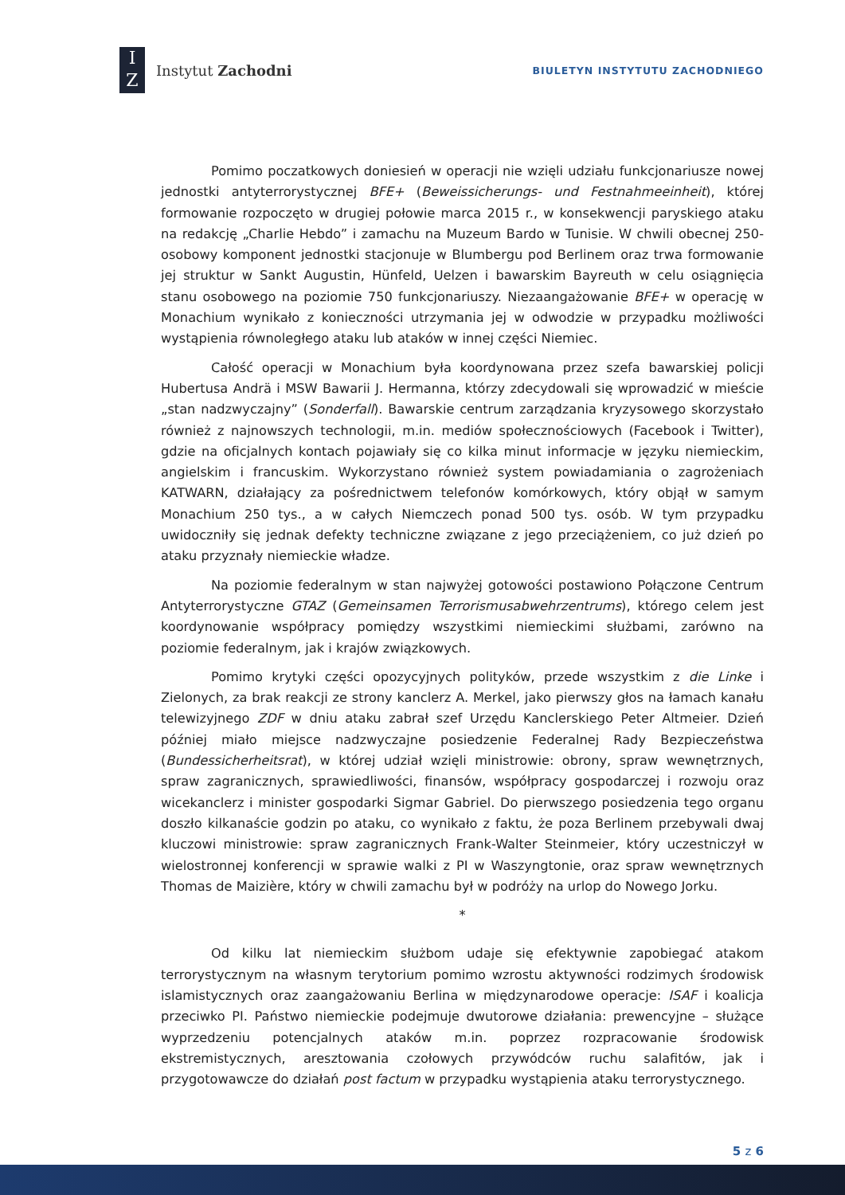I
Z
Instytut Zachodni
BIULETYN INSTYTUTU ZACHODNIEGO
Pomimo poczatkowych doniesień w operacji nie wzięli udziału funkcjonariusze nowej jednostki antyterrorystycznej BFE+ (Beweissicherungs- und Festnahmeeinheit), której formowanie rozpoczęto w drugiej połowie marca 2015 r., w konsekwencji paryskiego ataku na redakcję „Charlie Hebdo” i zamachu na Muzeum Bardo w Tunisie. W chwili obecnej 250-osobowy komponent jednostki stacjonuje w Blumbergu pod Berlinem oraz trwa formowanie jej struktur w Sankt Augustin, Hünfeld, Uelzen i bawarskim Bayreuth w celu osiągnięcia stanu osobowego na poziomie 750 funkcjonariuszy. Niezaangażowanie BFE+ w operację w Monachium wynikało z konieczności utrzymania jej w odwodzie w przypadku możliwości wystąpienia równoległego ataku lub ataków w innej części Niemiec.
Całość operacji w Monachium była koordynowana przez szefa bawarskiej policji Hubertusa Andrä i MSW Bawarii J. Hermanna, którzy zdecydowali się wprowadzić w mieście „stan nadzwyczajny” (Sonderfall). Bawarskie centrum zarządzania kryzysowego skorzystało również z najnowszych technologii, m.in. mediów społecznościowych (Facebook i Twitter), gdzie na oficjalnych kontach pojawiały się co kilka minut informacje w języku niemieckim, angielskim i francuskim. Wykorzystano również system powiadamiania o zagrożeniach KATWARN, działający za pośrednictwem telefonów komórkowych, który objął w samym Monachium 250 tys., a w całych Niemczech ponad 500 tys. osób. W tym przypadku uwidoczniły się jednak defekty techniczne związane z jego przeciążeniem, co już dzień po ataku przyznały niemieckie władze.
Na poziomie federalnym w stan najwyżej gotowości postawiono Połączone Centrum Antyterrorystyczne GTAZ (Gemeinsamen Terrorismusabwehrzentrums), którego celem jest koordynowanie współpracy pomiędzy wszystkimi niemieckimi służbami, zarówno na poziomie federalnym, jak i krajów związkowych.
Pomimo krytyki części opozycyjnych polityków, przede wszystkim z die Linke i Zielonych, za brak reakcji ze strony kanclerz A. Merkel, jako pierwszy głos na łamach kanału telewizyjnego ZDF w dniu ataku zabrał szef Urzędu Kanclerskiego Peter Altmeier. Dzień później miało miejsce nadzwyczajne posiedzenie Federalnej Rady Bezpieczeństwa (Bundessicherheitsrat), w której udział wzięli ministrowie: obrony, spraw wewnętrznych, spraw zagranicznych, sprawiedliwości, finansów, współpracy gospodarczej i rozwoju oraz wicekanclerz i minister gospodarki Sigmar Gabriel. Do pierwszego posiedzenia tego organu doszło kilkanaście godzin po ataku, co wynikało z faktu, że poza Berlinem przebywali dwaj kluczowi ministrowie: spraw zagranicznych Frank-Walter Steinmeier, który uczestniczył w wielostronnej konferencji w sprawie walki z PI w Waszyngtonie, oraz spraw wewnętrznych Thomas de Maizière, który w chwili zamachu był w podróży na urlop do Nowego Jorku.
*
Od kilku lat niemieckim służbom udaje się efektywnie zapobiegać atakom terrorystycznym na własnym terytorium pomimo wzrostu aktywności rodzimych środowisk islamistycznych oraz zaangażowaniu Berlina w międzynarodowe operacje: ISAF i koalicja przeciwko PI. Państwo niemieckie podejmuje dwutorowe działania: prewencyjne – służące wyprzedzeniu potencjalnych ataków m.in. poprzez rozpracowanie środowisk ekstremistycznych, aresztowania czołowych przywódców ruchu salafitów, jak i przygotowawcze do działań post factum w przypadku wystąpienia ataku terrorystycznego.
5 z 6